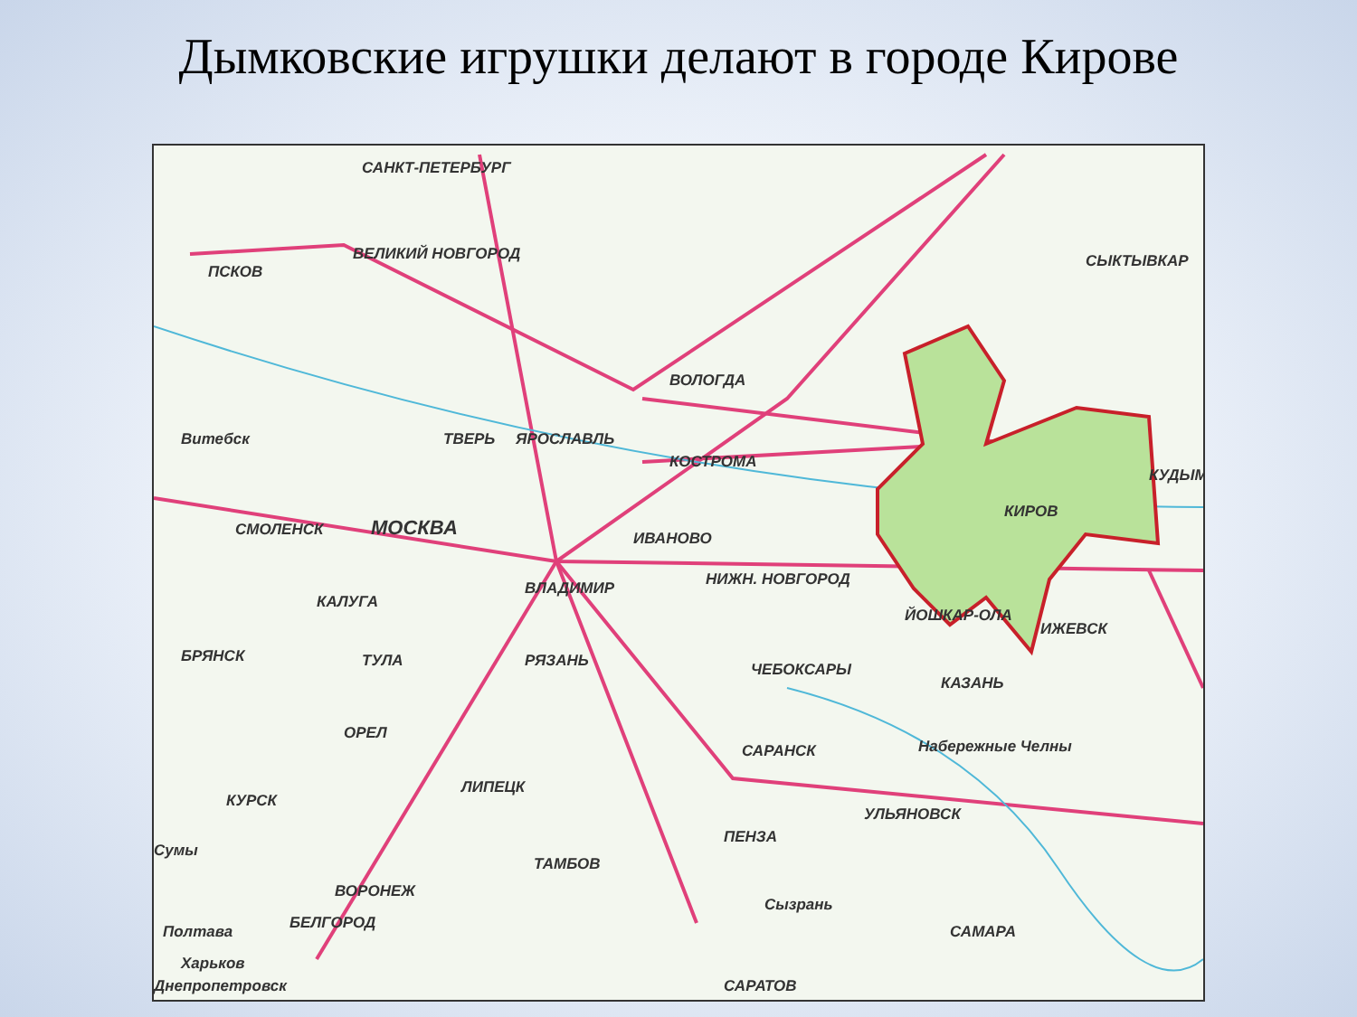Дымковские игрушки делают в городе Кирове
САНКТ-ПЕТЕРБУРГ
ПСКОВ
ВЕЛИКИЙ НОВГОРОД СЫКТЫВКАР
ВОЛОГДА
Витебск ТВЕРЬ ЯРОСЛАВЛЬ
КОСТРОМА
КУДЫМ
КИРОВ
МОСКВА СМОЛЕНСК ИВАНОВО
ВЛАДИМИР НИЖН. НОВГОРОД
КАЛУГА
ЙОШКАР-ОЛА
ИЖЕВСК
БРЯНСК ТУЛА РЯЗАНЬ ЧЕБОКСАРЫ
КАЗАНЬ
ОРЕЛ
САРАНСК Набережные Челны
КУРСК
ЛИПЕЦК
УЛЬЯНОВСК
ПЕНЗА
Сумы
ТАМБОВ
ВОРОНЕЖ
Сызрань
Полтава БЕЛГОРОД САМАРА
Харьков
Днепропетровск САРАТОВ